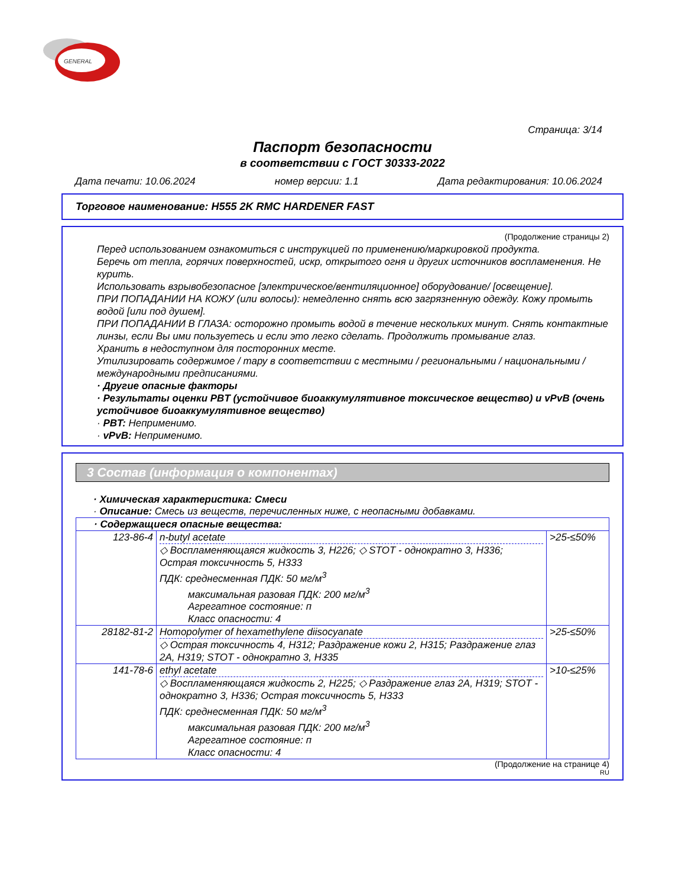GENERAL
Страница: 3/14
Паспорт безопасности
в соответствии с ГОСТ 30333-2022
Дата печати: 10.06.2024 номер версии: 1.1 Дата редактирования: 10.06.2024
Торговое наименование: H555 2K RMC HARDENER FAST
(Продолжение страницы 2)
Перед использованием ознакомиться с инструкцией по применению/маркировкой продукта.
Беречь от тепла, горячих поверхностей, искр, открытого огня и других источников воспламенения. Не курить.
Использовать взрывобезопасное [электрическое/вентиляционное] оборудование/ [освещение].
ПРИ ПОПАДАНИИ НА КОЖУ (или волосы): немедленно снять всю загрязненную одежду. Кожу промыть водой [или под душем].
ПРИ ПОПАДАНИИ В ГЛАЗА: осторожно промыть водой в течение нескольких минут. Снять контактные линзы, если Вы ими пользуетесь и если это легко сделать. Продолжить промывание глаз.
Хранить в недоступном для посторонних месте.
Утилизировать содержимое / тару в соответствии с местными / региональными / национальными / международными предписаниями.
· Другие опасные факторы
· Результаты оценки PBT (устойчивое биоаккумулятивное токсическое вещество) и vPvB (очень устойчивое биоаккумулятивное вещество)
· PBT: Неприменимо.
· vPvB: Неприменимо.
3 Состав (информация о компонентах)
· Химическая характеристика: Смеси
· Описание: Смесь из веществ, перечисленных ниже, с неопасными добавками.
| · Содержащиеся опасные вещества: | | |
| 123-86-4 | n-butyl acetate ◇ Воспламеняющаяся жидкость 3, H226; ◇ STOT - однократно 3, H336; Острая токсичность 5, H333 ПДК: среднесменная ПДК: 50 мг/м<sup>3</sup> максимальная разовая ПДК: 200 мг/м<sup>3</sup> Агрегатное состояние: п Класс опасности: 4 | >25-≤50% |
| 28182-81-2 | Homopolymer of hexamethylene diisocyanate ◇ Острая токсичность 4, H312; Раздражение кожи 2, H315; Раздражение глаз 2A, H319; STOT - однократно 3, H335 | >25-≤50% |
| 141-78-6 | ethyl acetate ◇ Воспламеняющаяся жидкость 2, H225; ◇ Раздражение глаз 2A, H319; STOT - однократно 3, H336; Острая токсичность 5, H333 ПДК: среднесменная ПДК: 50 мг/м<sup>3</sup> максимальная разовая ПДК: 200 мг/м<sup>3</sup> Агрегатное состояние: п Класс опасности: 4 | >10-≤25% |
(Продолжение на странице 4)
RU